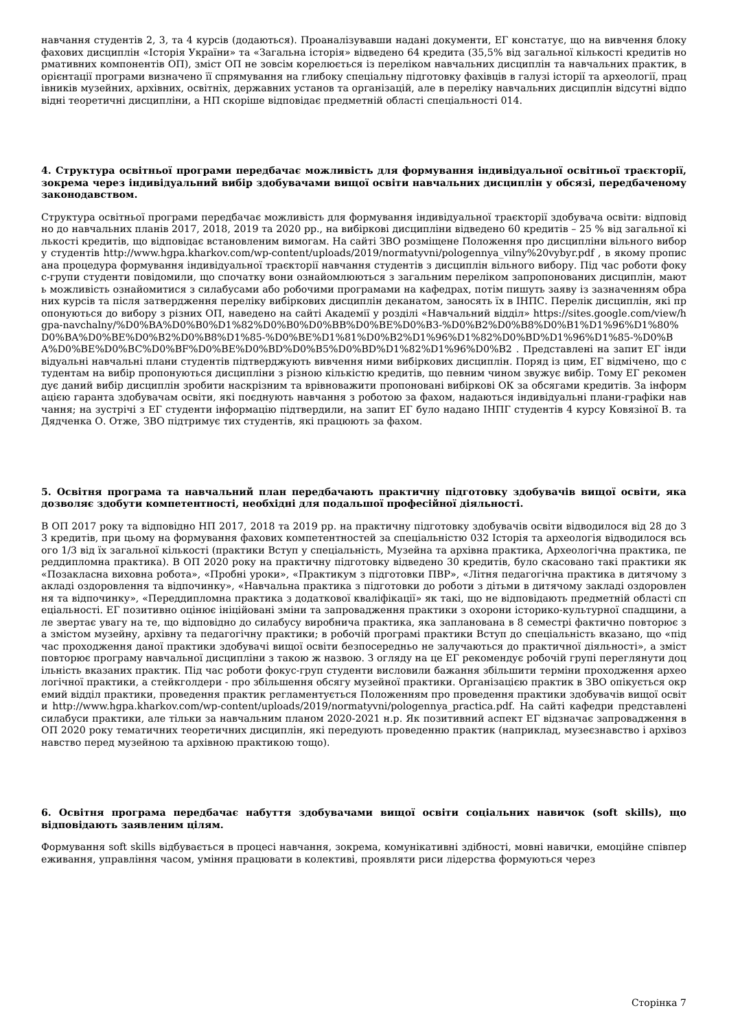навчання студентів 2, 3, та 4 курсів (додаються). Проаналізувавши надані документи, ЕГ констатує, що на вивчення блоку фахових дисциплін «Історія України» та «Загальна історія» відведено 64 кредита (35,5% від загальної кількості кредитів нормативних компонентів ОП), зміст ОП не зовсім корелюється із переліком навчальних дисциплін та навчальних практик, в орієнтації програми визначено її спрямування на глибоку спеціальну підготовку фахівців в галузі історії та археології, працівників музейних, архівних, освітніх, державних установ та організацій, але в переліку навчальних дисциплін відсутні відповідні теоретичні дисципліни, а НП скоріше відповідає предметній області спеціальності 014.
4. Структура освітньої програми передбачає можливість для формування індивідуальної освітньої траєкторії, зокрема через індивідуальний вибір здобувачами вищої освіти навчальних дисциплін у обсязі, передбаченому законодавством.
Структура освітньої програми передбачає можливість для формування індивідуальної траєкторії здобувача освіти: відповідно до навчальних планів 2017, 2018, 2019 та 2020 рр., на вибіркові дисципліни відведено 60 кредитів – 25 % від загальної кількості кредитів, що відповідає встановленим вимогам. На сайті ЗВО розміщене Положення про дисципліни вільного вибору студентів http://www.hgpa.kharkov.com/wp-content/uploads/2019/normatyvni/pologennya_vilny%20vybyr.pdf , в якому прописана процедура формування індивідуальної траєкторії навчання студентів з дисциплін вільного вибору. Під час роботи фокус-групи студенти повідомили, що спочатку вони ознайомлюються з загальним переліком запропонованих дисциплін, мають можливість ознайомитися з силабусами або робочими програмами на кафедрах, потім пишуть заяву із зазначенням обраних курсів та після затвердження переліку вибіркових дисциплін деканатом, заносять їх в ІНПС. Перелік дисциплін, які пропонуються до вибору з різних ОП, наведено на сайті Академії у розділі «Навчальний відділ» https://sites.google.com/view/hgpa-navchalny/%D0%BA%D0%B0%D1%82%D0%B0%D0%BB%D0%BE%D0%B3-%D0%B2%D0%B8%D0%B1%D1%96%D1%80%D0%BA%D0%BE%D0%B2%D0%B8%D1%85-%D0%BE%D1%81%D0%B2%D1%96%D1%82%D0%BD%D1%96%D1%85-%D0%BA%D0%BE%D0%BC%D0%BF%D0%BE%D0%BD%D0%B5%D0%BD%D1%82%D1%96%D0%B2 . Представлені на запит ЕГ індивідуальні навчальні плани студентів підтверджують вивчення ними вибіркових дисциплін. Поряд із цим, ЕГ відмічено, що студентам на вибір пропонуються дисципліни з різною кількістю кредитів, що певним чином звужує вибір. Тому ЕГ рекомендує даний вибір дисциплін зробити наскрізним та врівноважити пропоновані вибіркові ОК за обсягами кредитів. За інформацією гаранта здобувачам освіти, які поєднують навчання з роботою за фахом, надаються індивідуальні плани-графіки навчання; на зустрічі з ЕГ студенти інформацію підтвердили, на запит ЕГ було надано ІНПГ студентів 4 курсу Ковязіної В. та Дядченка О. Отже, ЗВО підтримує тих студентів, які працюють за фахом.
5. Освітня програма та навчальний план передбачають практичну підготовку здобувачів вищої освіти, яка дозволяє здобути компетентності, необхідні для подальшої професійної діяльності.
В ОП 2017 року та відповідно НП 2017, 2018 та 2019 рр. на практичну підготовку здобувачів освіти відводилося від 28 до 33 кредитів, при цьому на формування фахових компетентностей за спеціальністю 032 Історія та археологія відводилося всього 1/3 від їх загальної кількості (практики Вступ у спеціальність, Музейна та архівна практика, Археологічна практика, переддипломна практика). В ОП 2020 року на практичну підготовку відведено 30 кредитів, було скасовано такі практики як «Позакласна виховна робота», «Пробні уроки», «Практикум з підготовки ПВР», «Літня педагогічна практика в дитячому закладі оздоровлення та відпочинку», «Навчальна практика з підготовки до роботи з дітьми в дитячому закладі оздоровлення та відпочинку», «Переддипломна практика з додаткової кваліфікації» як такі, що не відповідають предметній області спеціальності. ЕГ позитивно оцінює ініційовані зміни та запровадження практики з охорони історико-культурної спадщини, але звертає увагу на те, що відповідно до силабусу виробнича практика, яка запланована в 8 семестрі фактично повторює за змістом музейну, архівну та педагогічну практики; в робочій програмі практики Вступ до спеціальність вказано, що «під час проходження даної практики здобувачі вищої освіти безпосередньо не залучаються до практичної діяльності», а зміст повторює програму навчальної дисципліни з такою ж назвою. З огляду на це ЕГ рекомендує робочій групі переглянути доцільність вказаних практик. Під час роботи фокус-груп студенти висловили бажання збільшити терміни проходження археологічної практики, а стейкголдери - про збільшення обсягу музейної практики. Організацією практик в ЗВО опікується окремий відділ практики, проведення практик регламентується Положенням про проведення практики здобувачів вищої освіти http://www.hgpa.kharkov.com/wp-content/uploads/2019/normatyvni/pologennya_practica.pdf. На сайті кафедри представлені силабуси практики, але тільки за навчальним планом 2020-2021 н.р. Як позитивний аспект ЕГ відзначає запровадження в ОП 2020 року тематичних теоретичних дисциплін, які передують проведенню практик (наприклад, музеєзнавство і архівознавство перед музейною та архівною практикою тощо).
6. Освітня програма передбачає набуття здобувачами вищої освіти соціальних навичок (soft skills), що відповідають заявленим цілям.
Формування soft skills відбувається в процесі навчання, зокрема, комунікативні здібності, мовні навички, емоційне співпереживання, управління часом, уміння працювати в колективі, проявляти риси лідерства формуються через
Сторінка 7